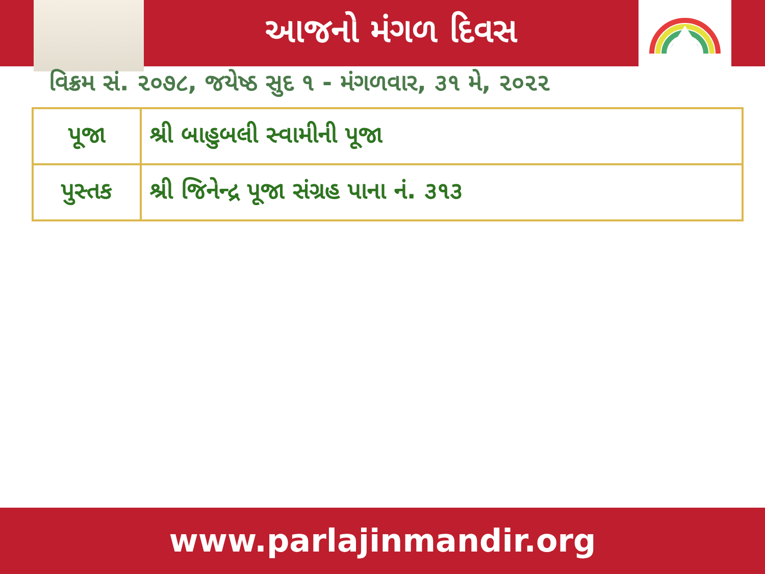આજનો મંગળ દિવસ
વિક્રમ સં. ૨૦૭૮, જયેષ્ઠ સુદ ૧ - મંગળવાર, ૩૧ મે, ૨૦૨૨
| પૂજા | શ્રી બાહુબલી સ્વામીની પૂજા |
| પુસ્તક | શ્રી જિનેન્દ્ર પૂજા સંગ્રહ પાના નં. ૩૧૩ |
www.parlajinmandir.org